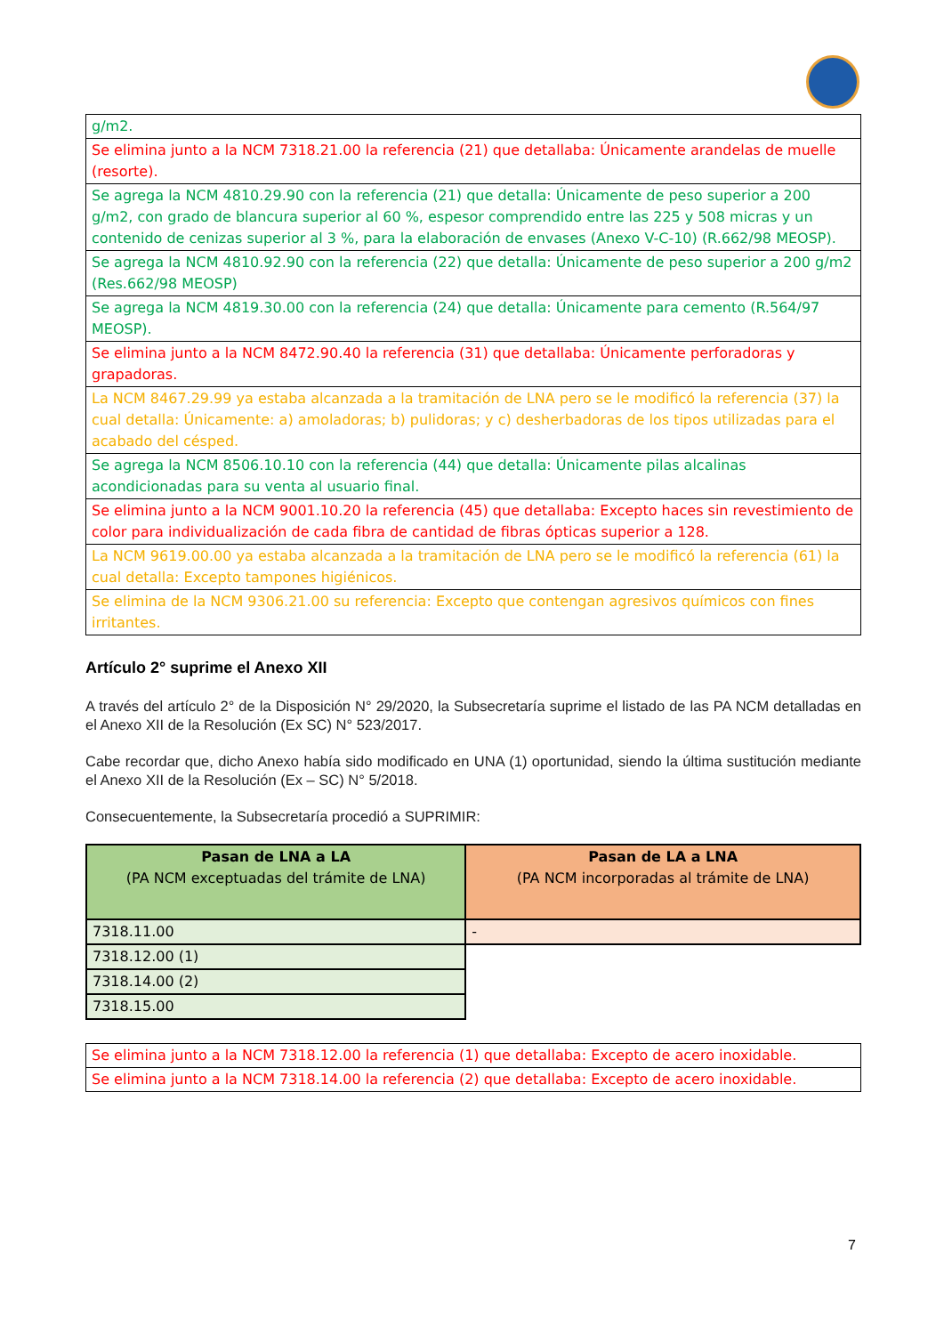| g/m2. |
| Se elimina junto a la NCM 7318.21.00 la referencia (21) que detallaba: Únicamente arandelas de muelle (resorte). |
| Se agrega la NCM 4810.29.90 con la referencia (21) que detalla: Únicamente de peso superior a 200 g/m2, con grado de blancura superior al 60 %, espesor comprendido entre las 225 y 508 micras y un contenido de cenizas superior al 3 %, para la elaboración de envases (Anexo V-C-10) (R.662/98 MEOSP). |
| Se agrega la NCM 4810.92.90 con la referencia (22) que detalla: Únicamente de peso superior a 200 g/m2 (Res.662/98 MEOSP) |
| Se agrega la NCM 4819.30.00 con la referencia (24) que detalla: Únicamente para cemento (R.564/97 MEOSP). |
| Se elimina junto a la NCM 8472.90.40 la referencia (31) que detallaba: Únicamente perforadoras y grapadoras. |
| La NCM 8467.29.99 ya estaba alcanzada a la tramitación de LNA pero se le modificó la referencia (37) la cual detalla: Únicamente: a) amoladoras; b) pulidoras; y c) desherbadoras de los tipos utilizadas para el acabado del césped. |
| Se agrega la NCM 8506.10.10 con la referencia (44) que detalla: Únicamente pilas alcalinas acondicionadas para su venta al usuario final. |
| Se elimina junto a la NCM 9001.10.20 la referencia (45) que detallaba: Excepto haces sin revestimiento de color para individualización de cada fibra de cantidad de fibras ópticas superior a 128. |
| La NCM 9619.00.00 ya estaba alcanzada a la tramitación de LNA pero se le modificó la referencia (61) la cual detalla: Excepto tampones higiénicos. |
| Se elimina de la NCM 9306.21.00 su referencia: Excepto que contengan agresivos químicos con fines irritantes. |
Artículo 2° suprime el Anexo XII
A través del artículo 2° de la Disposición N° 29/2020, la Subsecretaría suprime el listado de las PA NCM detalladas en el Anexo XII de la Resolución (Ex SC) N° 523/2017.
Cabe recordar que, dicho Anexo había sido modificado en UNA (1) oportunidad, siendo la última sustitución mediante el Anexo XII de la Resolución (Ex – SC) N° 5/2018.
Consecuentemente, la Subsecretaría procedió a SUPRIMIR:
| Pasan de LNA a LA (PA NCM exceptuadas del trámite de LNA) | Pasan de LA a LNA (PA NCM incorporadas al trámite de LNA) |
| --- | --- |
| 7318.11.00 | - |
| 7318.12.00 (1) | |
| 7318.14.00 (2) | |
| 7318.15.00 | |
| Se elimina junto a la NCM 7318.12.00 la referencia (1) que detallaba: Excepto de acero inoxidable. |
| Se elimina junto a la NCM 7318.14.00 la referencia (2) que detallaba: Excepto de acero inoxidable. |
7